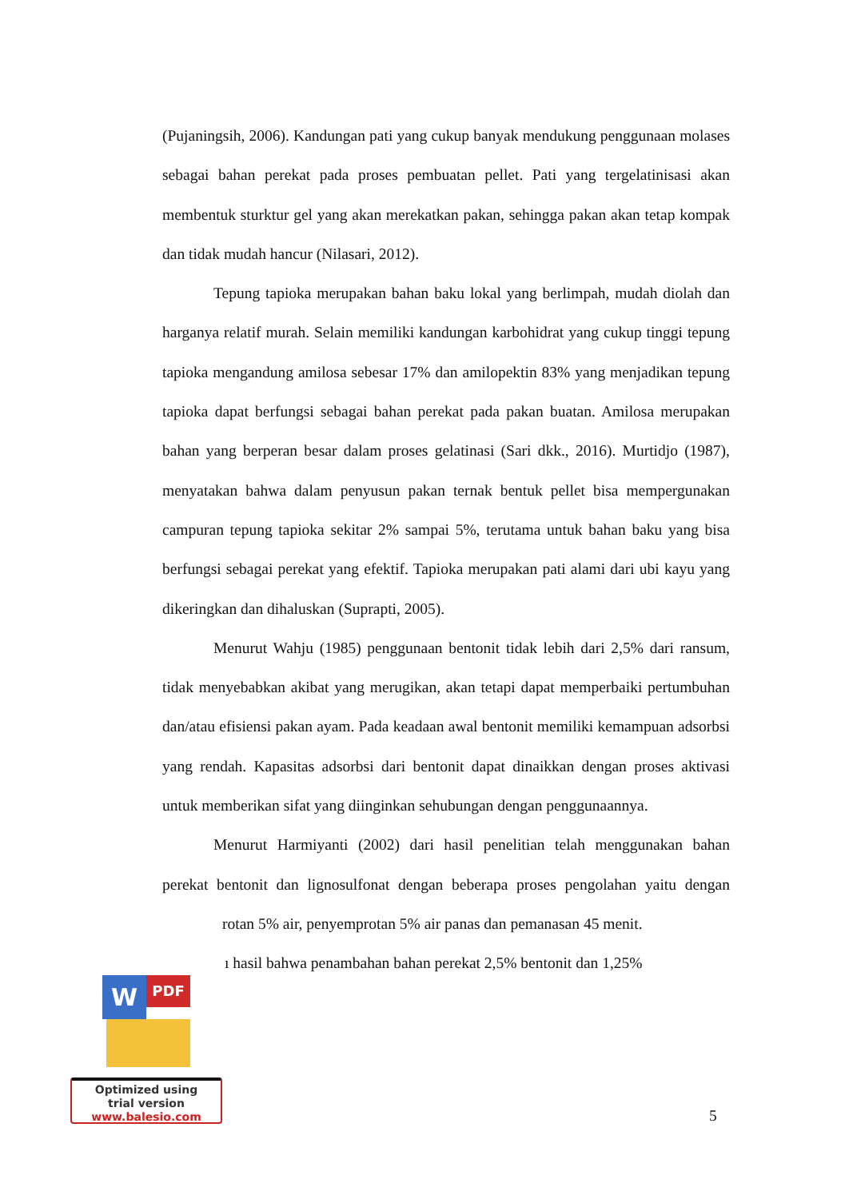(Pujaningsih, 2006). Kandungan pati yang cukup banyak mendukung penggunaan molases sebagai bahan perekat pada proses pembuatan pellet. Pati yang tergelatinisasi akan membentuk sturktur gel yang akan merekatkan pakan, sehingga pakan akan tetap kompak dan tidak mudah hancur (Nilasari, 2012).
Tepung tapioka merupakan bahan baku lokal yang berlimpah, mudah diolah dan harganya relatif murah. Selain memiliki kandungan karbohidrat yang cukup tinggi tepung tapioka mengandung amilosa sebesar 17% dan amilopektin 83% yang menjadikan tepung tapioka dapat berfungsi sebagai bahan perekat pada pakan buatan. Amilosa merupakan bahan yang berperan besar dalam proses gelatinasi (Sari dkk., 2016). Murtidjo (1987), menyatakan bahwa dalam penyusun pakan ternak bentuk pellet bisa mempergunakan campuran tepung tapioka sekitar 2% sampai 5%, terutama untuk bahan baku yang bisa berfungsi sebagai perekat yang efektif. Tapioka merupakan pati alami dari ubi kayu yang dikeringkan dan dihaluskan (Suprapti, 2005).
Menurut Wahju (1985) penggunaan bentonit tidak lebih dari 2,5% dari ransum, tidak menyebabkan akibat yang merugikan, akan tetapi dapat memperbaiki pertumbuhan dan/atau efisiensi pakan ayam. Pada keadaan awal bentonit memiliki kemampuan adsorbsi yang rendah. Kapasitas adsorbsi dari bentonit dapat dinaikkan dengan proses aktivasi untuk memberikan sifat yang diinginkan sehubungan dengan penggunaannya.
Menurut Harmiyanti (2002) dari hasil penelitian telah menggunakan bahan perekat bentonit dan lignosulfonat dengan beberapa proses pengolahan yaitu dengan rotan 5% air, penyemprotan 5% air panas dan pemanasan 45 menit.
ı hasil bahwa penambahan bahan perekat 2,5% bentonit dan 1,25%
W PDF
Optimized using
trial version
www.balesio.com
5